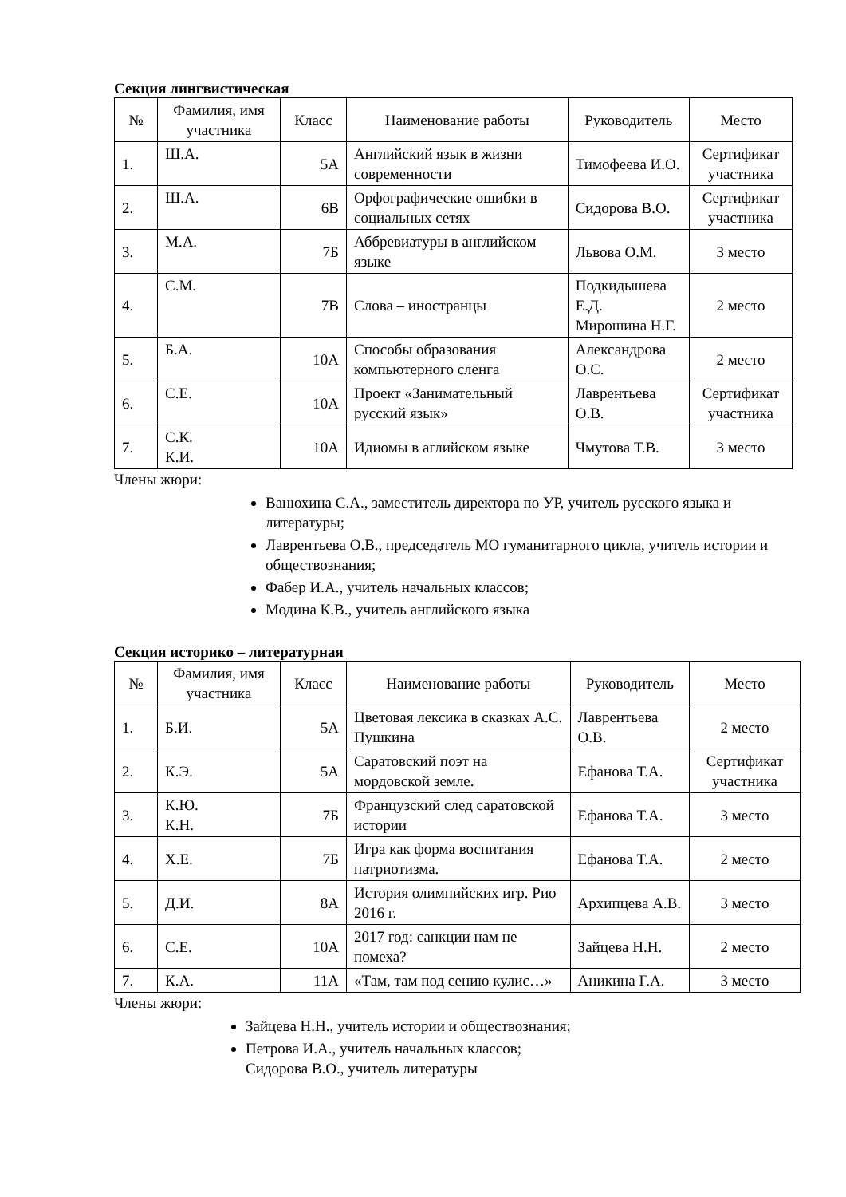Секция лингвистическая
| № | Фамилия, имя участника | Класс | Наименование работы | Руководитель | Место |
| --- | --- | --- | --- | --- | --- |
| 1. | Ш.А. | 5А | Английский язык в жизни современности | Тимофеева И.О. | Сертификат участника |
| 2. | Ш.А. | 6В | Орфографические ошибки в социальных сетях | Сидорова В.О. | Сертификат участника |
| 3. | М.А. | 7Б | Аббревиатуры в английском языке | Львова О.М. | 3 место |
| 4. | С.М. | 7В | Слова – иностранцы | Подкидышева Е.Д. Мирошина Н.Г. | 2 место |
| 5. | Б.А. | 10А | Способы образования компьютерного сленга | Александрова О.С. | 2 место |
| 6. | С.Е. | 10А | Проект «Занимательный русский язык» | Лаврентьева О.В. | Сертификат участника |
| 7. | С.К. К.И. | 10А | Идиомы в аглийском языке | Чмутова Т.В. | 3 место |
Члены жюри:
Ванюхина С.А., заместитель директора по УР, учитель русского языка и литературы;
Лаврентьева О.В., председатель МО гуманитарного цикла, учитель истории и обществознания;
Фабер И.А., учитель начальных классов;
Модина К.В., учитель английского языка
Секция историко – литературная
| № | Фамилия, имя участника | Класс | Наименование работы | Руководитель | Место |
| --- | --- | --- | --- | --- | --- |
| 1. | Б.И. | 5А | Цветовая лексика в сказках А.С. Пушкина | Лаврентьева О.В. | 2 место |
| 2. | К.Э. | 5А | Саратовский поэт на мордовской земле. | Ефанова Т.А. | Сертификат участника |
| 3. | К.Ю. К.Н. | 7Б | Французский след саратовской истории | Ефанова Т.А. | 3 место |
| 4. | Х.Е. | 7Б | Игра как форма воспитания патриотизма. | Ефанова Т.А. | 2 место |
| 5. | Д.И. | 8А | История олимпийских игр. Рио 2016 г. | Архипцева А.В. | 3 место |
| 6. | С.Е. | 10А | 2017 год: санкции нам не помеха? | Зайцева Н.Н. | 2 место |
| 7. | К.А. | 11А | «Там, там под сению кулис…» | Аникина Г.А. | 3 место |
Члены жюри:
Зайцева Н.Н., учитель истории и обществознания;
Петрова И.А., учитель начальных классов;
Сидорова В.О., учитель литературы